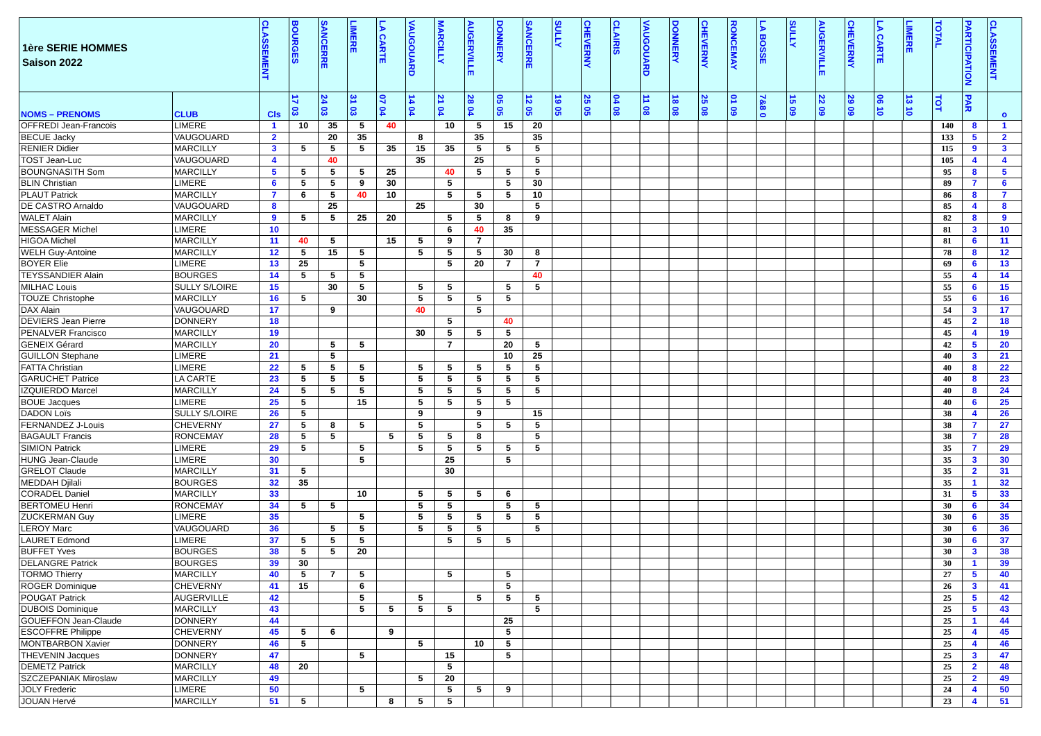| 1ère SERIE HOMMES Saison 2022 | | CLASSEMENT | BOURGES | SANCERRE | LIMERE | LA CARTE | VAUGOUARD | MARCILLY | AUGERVILLE | DONNERY | SANCERRE | SULLY | CHEVERNY | CLAIRIS | VAUGOUARD | DONNERY | CHEVERNY | RONCEMAY | LA BOSSE | SULLY | AUGERVILLE | CHEVERNY | LA CARTE | LIMERE | TOTAL | PARTICIPATION | CLASSEMENT |
| --- | --- | --- | --- | --- | --- | --- | --- | --- | --- | --- | --- | --- | --- | --- | --- | --- | --- | --- | --- | --- | --- | --- | --- | --- | --- | --- | --- |
| NOMS – PRENOMS | CLUB | Cls | 17 03 | 24 03 | 31 03 | 07 04 | 14 04 | 21 04 | 28 04 | 05 05 | 12 05 | 19 05 | 25 05 | 04 08 | 11 08 | 18 08 | 25 08 | 01 09 | 7&8 0 | 15 09 | 22 09 | 29 09 | 06 10 | 13 10 | TOT | PAR | o |
| OFFREDI Jean-Francois | LIMERE | 1 | 10 | 35 | 5 | 40 | | 10 | 5 | 15 | 20 | | | | | | | | | | | | | | 140 | 8 | 1 |
| BECUE Jacky | VAUGOUARD | 2 | | 20 | 35 | | 8 | | 35 | | 35 | | | | | | | | | | | | | | 133 | 5 | 2 |
| RENIER Didier | MARCILLY | 3 | 5 | 5 | 5 | 35 | 15 | 35 | 5 | 5 | 5 | | | | | | | | | | | | | | 115 | 9 | 3 |
| TOST Jean-Luc | VAUGOUARD | 4 | | 40 | | | 35 | | 25 | | 5 | | | | | | | | | | | | | | 105 | 4 | 4 |
| BOUNGNASITH Som | MARCILLY | 5 | 5 | 5 | 5 | 25 | | 40 | 5 | 5 | 5 | | | | | | | | | | | | | | 95 | 8 | 5 |
| BLIN Christian | LIMERE | 6 | 5 | 5 | 9 | 30 | | 5 | | 5 | 30 | | | | | | | | | | | | | | 89 | 7 | 6 |
| PLAUT Patrick | MARCILLY | 7 | 6 | 5 | 40 | 10 | | 5 | 5 | 5 | 10 | | | | | | | | | | | | | | 86 | 8 | 7 |
| DE CASTRO Arnaldo | VAUGOUARD | 8 | | 25 | | | 25 | | 30 | | 5 | | | | | | | | | | | | | | 85 | 4 | 8 |
| WALET Alain | MARCILLY | 9 | 5 | 5 | 25 | 20 | | 5 | 5 | 8 | 9 | | | | | | | | | | | | | | 82 | 8 | 9 |
| MESSAGER Michel | LIMERE | 10 | | | | | | 6 | 40 | 35 | | | | | | | | | | | | | | | 81 | 3 | 10 |
| HIGOA Michel | MARCILLY | 11 | 40 | 5 | | 15 | 5 | 9 | 7 | | | | | | | | | | | | | | | | 81 | 6 | 11 |
| WELH Guy-Antoine | MARCILLY | 12 | 5 | 15 | 5 | | 5 | 5 | 5 | 30 | 8 | | | | | | | | | | | | | | 78 | 8 | 12 |
| BOYER Elie | LIMERE | 13 | 25 | | 5 | | | 5 | 20 | 7 | 7 | | | | | | | | | | | | | | 69 | 6 | 13 |
| TEYSSANDIER Alain | BOURGES | 14 | 5 | 5 | 5 | | | | | | 40 | | | | | | | | | | | | | | 55 | 4 | 14 |
| MILHAC Louis | SULLY S/LOIRE | 15 | | 30 | 5 | | 5 | 5 | | 5 | 5 | | | | | | | | | | | | | | 55 | 6 | 15 |
| TOUZE Christophe | MARCILLY | 16 | 5 | | 30 | | 5 | 5 | 5 | 5 | | | | | | | | | | | | | | | 55 | 6 | 16 |
| DAX Alain | VAUGOUARD | 17 | | 9 | | | 40 | | 5 | | | | | | | | | | | | | | | | 54 | 3 | 17 |
| DEVIERS Jean Pierre | DONNERY | 18 | | | | | | 5 | | 40 | | | | | | | | | | | | | | | 45 | 2 | 18 |
| PENALVER Francisco | MARCILLY | 19 | | | | | 30 | 5 | 5 | 5 | | | | | | | | | | | | | | | 45 | 4 | 19 |
| GENEIX Gérard | MARCILLY | 20 | | 5 | 5 | | | 7 | | 20 | 5 | | | | | | | | | | | | | | 42 | 5 | 20 |
| GUILLON Stephane | LIMERE | 21 | | 5 | | | | | | 10 | 25 | | | | | | | | | | | | | | 40 | 3 | 21 |
| FATTA Christian | LIMERE | 22 | 5 | 5 | 5 | | 5 | 5 | 5 | 5 | 5 | | | | | | | | | | | | | | 40 | 8 | 22 |
| GARUCHET Patrice | LA CARTE | 23 | 5 | 5 | 5 | | 5 | 5 | 5 | 5 | 5 | | | | | | | | | | | | | | 40 | 8 | 23 |
| IZQUIERDO Marcel | MARCILLY | 24 | 5 | 5 | 5 | | 5 | 5 | 5 | 5 | 5 | | | | | | | | | | | | | | 40 | 8 | 24 |
| BOUE Jacques | LIMERE | 25 | 5 | | 15 | | 5 | 5 | 5 | 5 | | | | | | | | | | | | | | | 40 | 6 | 25 |
| DADON Loïs | SULLY S/LOIRE | 26 | 5 | | | | 9 | | 9 | | 15 | | | | | | | | | | | | | | 38 | 4 | 26 |
| FERNANDEZ J-Louis | CHEVERNY | 27 | 5 | 8 | 5 | | 5 | | 5 | 5 | 5 | | | | | | | | | | | | | | 38 | 7 | 27 |
| BAGAULT Francis | RONCEMAY | 28 | 5 | 5 | | 5 | 5 | 5 | 8 | | 5 | | | | | | | | | | | | | | 38 | 7 | 28 |
| SIMION Patrick | LIMERE | 29 | 5 | | 5 | | 5 | 5 | 5 | 5 | 5 | | | | | | | | | | | | | | 35 | 7 | 29 |
| HUNG Jean-Claude | LIMERE | 30 | | | 5 | | | 25 | | 5 | | | | | | | | | | | | | | | 35 | 3 | 30 |
| GRELOT Claude | MARCILLY | 31 | 5 | | | | | 30 | | | | | | | | | | | | | | | | | 35 | 2 | 31 |
| MEDDAH Djilali | BOURGES | 32 | 35 | | | | | | | | | | | | | | | | | | | | | | 35 | 1 | 32 |
| CORADEL Daniel | MARCILLY | 33 | | | 10 | | 5 | 5 | 5 | 6 | | | | | | | | | | | | | | | 31 | 5 | 33 |
| BERTOMEU Henri | RONCEMAY | 34 | 5 | 5 | | | 5 | 5 | | 5 | 5 | | | | | | | | | | | | | | 30 | 6 | 34 |
| ZUCKERMAN Guy | LIMERE | 35 | | | 5 | | 5 | 5 | 5 | 5 | 5 | | | | | | | | | | | | | | 30 | 6 | 35 |
| LEROY Marc | VAUGOUARD | 36 | | 5 | 5 | | 5 | 5 | 5 | | 5 | | | | | | | | | | | | | | 30 | 6 | 36 |
| LAURET Edmond | LIMERE | 37 | 5 | 5 | 5 | | | 5 | 5 | 5 | | | | | | | | | | | | | | | 30 | 6 | 37 |
| BUFFET Yves | BOURGES | 38 | 5 | 5 | 20 | | | | | | | | | | | | | | | | | | | | 30 | 3 | 38 |
| DELANGRE Patrick | BOURGES | 39 | 30 | | | | | | | | | | | | | | | | | | | | | | 30 | 1 | 39 |
| TORMO Thierry | MARCILLY | 40 | 5 | 7 | 5 | | | 5 | | 5 | | | | | | | | | | | | | | | 27 | 5 | 40 |
| ROGER Dominique | CHEVERNY | 41 | 15 | | 6 | | | | | 5 | | | | | | | | | | | | | | | 26 | 3 | 41 |
| POUGAT Patrick | AUGERVILLE | 42 | | | 5 | | 5 | | 5 | 5 | 5 | | | | | | | | | | | | | | 25 | 5 | 42 |
| DUBOIS Dominique | MARCILLY | 43 | | | 5 | 5 | 5 | 5 | | | 5 | | | | | | | | | | | | | | 25 | 5 | 43 |
| GOUEFFON Jean-Claude | DONNERY | 44 | | | | | | | | 25 | | | | | | | | | | | | | | | 25 | 1 | 44 |
| ESCOFFRE Philippe | CHEVERNY | 45 | 5 | 6 | | 9 | | | | 5 | | | | | | | | | | | | | | | 25 | 4 | 45 |
| MONTBARBON Xavier | DONNERY | 46 | 5 | | | | 5 | | 10 | 5 | | | | | | | | | | | | | | | 25 | 4 | 46 |
| THEVENIN Jacques | DONNERY | 47 | | | 5 | | | 15 | | 5 | | | | | | | | | | | | | | | 25 | 3 | 47 |
| DEMETZ Patrick | MARCILLY | 48 | 20 | | | | | 5 | | | | | | | | | | | | | | | | | 25 | 2 | 48 |
| SZCZEPANIAK Miroslaw | MARCILLY | 49 | | | | | 5 | 20 | | | | | | | | | | | | | | | | | 25 | 2 | 49 |
| JOLY Frederic | LIMERE | 50 | | | 5 | | | 5 | 5 | 9 | | | | | | | | | | | | | | | 24 | 4 | 50 |
| JOUAN Hervé | MARCILLY | 51 | 5 | | | 8 | 5 | 5 | | | | | | | | | | | | | | | | | 23 | 4 | 51 |